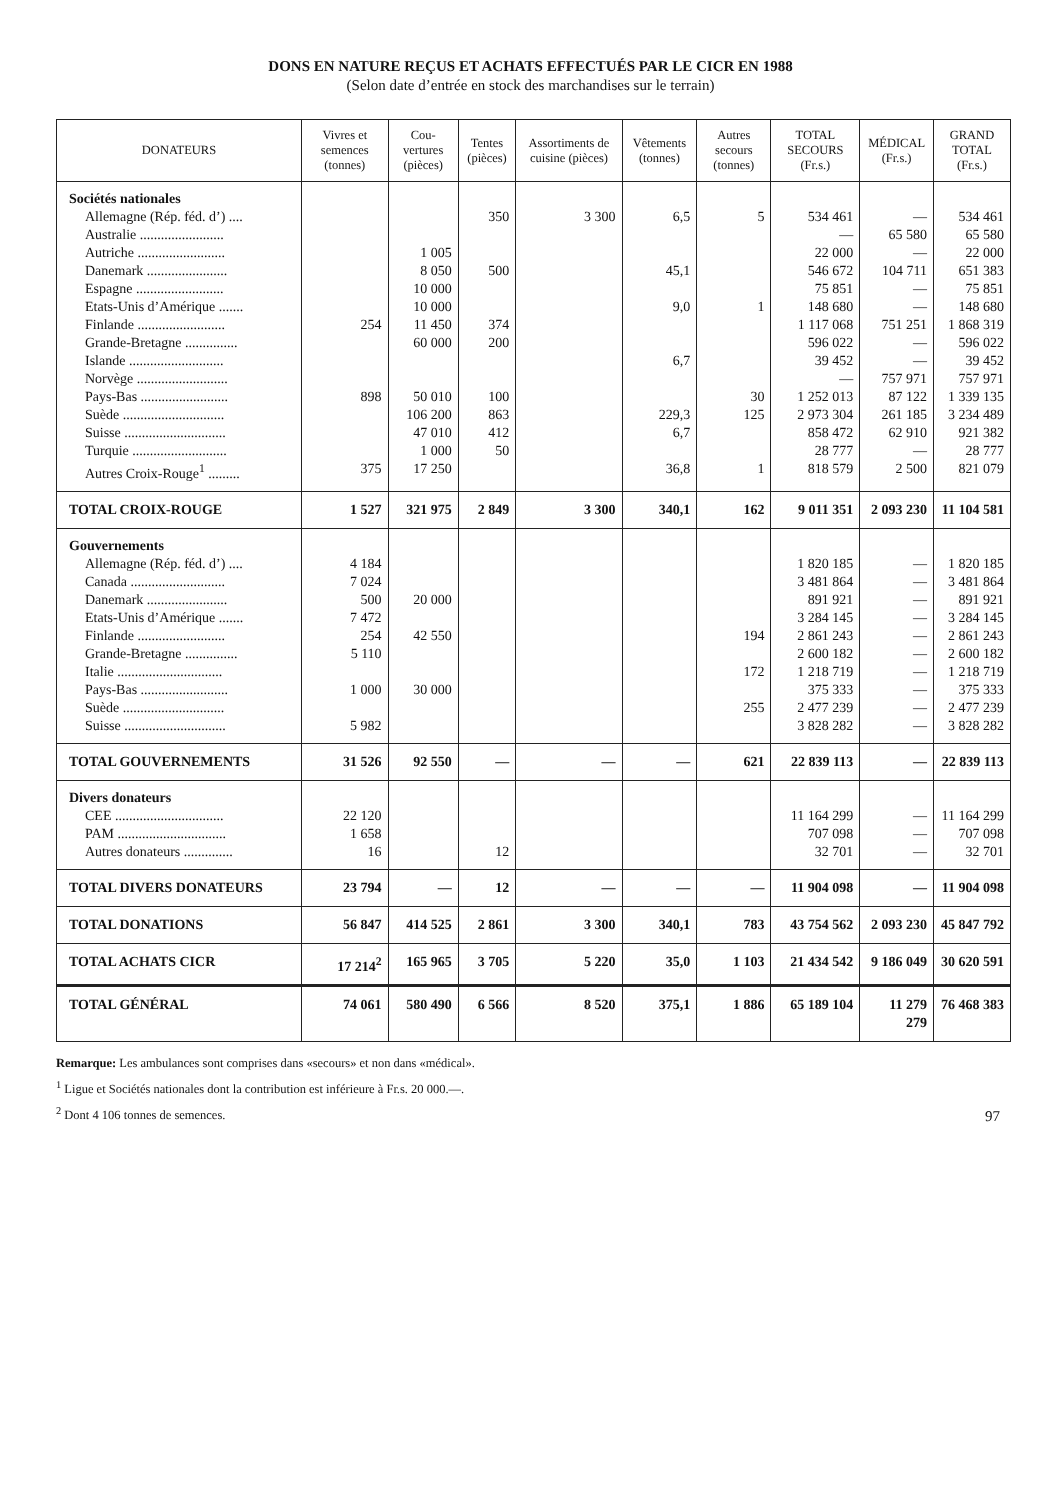DONS EN NATURE REÇUS ET ACHATS EFFECTUÉS PAR LE CICR EN 1988
(Selon date d’entrée en stock des marchandises sur le terrain)
| DONATEURS | Vivres et semences (tonnes) | Cou-vertures (pièces) | Tentes (pièces) | Assortiments de cuisine (pièces) | Vêtements (tonnes) | Autres secours (tonnes) | TOTAL SECOURS (Fr.s.) | MÉDICAL (Fr.s.) | GRAND TOTAL (Fr.s.) |
| --- | --- | --- | --- | --- | --- | --- | --- | --- | --- |
| Sociétés nationales | | | | | | | | | |
| Allemagne (Rép. féd. d’) .... | | | 350 | 3 300 | 6,5 | 5 | 534 461 | — | 534 461 |
| Australie ........................ | | | | | | | — | 65 580 | 65 580 |
| Autriche ......................... | | 1 005 | | | | | 22 000 | — | 22 000 |
| Danemark ....................... | | 8 050 | 500 | | 45,1 | | 546 672 | 104 711 | 651 383 |
| Espagne ......................... | | 10 000 | | | | | 75 851 | — | 75 851 |
| Etats-Unis d’Amérique ....... | | 10 000 | | | 9,0 | 1 | 148 680 | — | 148 680 |
| Finlande ......................... | 254 | 11 450 | 374 | | | | 1 117 068 | 751 251 | 1 868 319 |
| Grande-Bretagne ............... | | 60 000 | 200 | | | | 596 022 | — | 596 022 |
| Islande ........................... | | | | | 6,7 | | 39 452 | — | 39 452 |
| Norvège .......................... | | | | | | | — | 757 971 | 757 971 |
| Pays-Bas ......................... | 898 | 50 010 | 100 | | | 30 | 1 252 013 | 87 122 | 1 339 135 |
| Suède ............................. | | 106 200 | 863 | | 229,3 | 125 | 2 973 304 | 261 185 | 3 234 489 |
| Suisse ............................. | | 47 010 | 412 | | 6,7 | | 858 472 | 62 910 | 921 382 |
| Turquie ........................... | | 1 000 | 50 | | | | 28 777 | — | 28 777 |
| Autres Croix-Rouge<sup>1</sup> ......... | 375 | 17 250 | | | 36,8 | 1 | 818 579 | 2 500 | 821 079 |
| TOTAL CROIX-ROUGE | 1 527 | 321 975 | 2 849 | 3 300 | 340,1 | 162 | 9 011 351 | 2 093 230 | 11 104 581 |
| Gouvernements | | | | | | | | | |
| Allemagne (Rép. féd. d’) .... | 4 184 | | | | | | 1 820 185 | — | 1 820 185 |
| Canada ........................... | 7 024 | | | | | | 3 481 864 | — | 3 481 864 |
| Danemark ....................... | 500 | 20 000 | | | | | 891 921 | — | 891 921 |
| Etats-Unis d’Amérique ....... | 7 472 | | | | | | 3 284 145 | — | 3 284 145 |
| Finlande ......................... | 254 | 42 550 | | | | 194 | 2 861 243 | — | 2 861 243 |
| Grande-Bretagne ............... | 5 110 | | | | | | 2 600 182 | — | 2 600 182 |
| Italie .............................. | | | | | | 172 | 1 218 719 | — | 1 218 719 |
| Pays-Bas ......................... | 1 000 | 30 000 | | | | | 375 333 | — | 375 333 |
| Suède ............................. | | | | | | 255 | 2 477 239 | — | 2 477 239 |
| Suisse ............................. | 5 982 | | | | | | 3 828 282 | — | 3 828 282 |
| TOTAL GOUVERNEMENTS | 31 526 | 92 550 | — | — | — | 621 | 22 839 113 | — | 22 839 113 |
| Divers donateurs | | | | | | | | | |
| CEE ............................... | 22 120 | | | | | | 11 164 299 | — | 11 164 299 |
| PAM ............................... | 1 658 | | | | | | 707 098 | — | 707 098 |
| Autres donateurs .............. | 16 | | 12 | | | | 32 701 | — | 32 701 |
| TOTAL DIVERS DONATEURS | 23 794 | — | 12 | — | — | — | 11 904 098 | — | 11 904 098 |
| TOTAL DONATIONS | 56 847 | 414 525 | 2 861 | 3 300 | 340,1 | 783 | 43 754 562 | 2 093 230 | 45 847 792 |
| TOTAL ACHATS CICR | 17 214<sup>2</sup> | 165 965 | 3 705 | 5 220 | 35,0 | 1 103 | 21 434 542 | 9 186 049 | 30 620 591 |
| TOTAL GÉNÉRAL | 74 061 | 580 490 | 6 566 | 8 520 | 375,1 | 1 886 | 65 189 104 | 11 279 279 | 76 468 383 |
Remarque: Les ambulances sont comprises dans «secours» et non dans «médical».
<sup>1</sup> Ligue et Sociétés nationales dont la contribution est inférieure à Fr.s. 20 000.—.
<sup>2</sup> Dont 4 106 tonnes de semences.
97